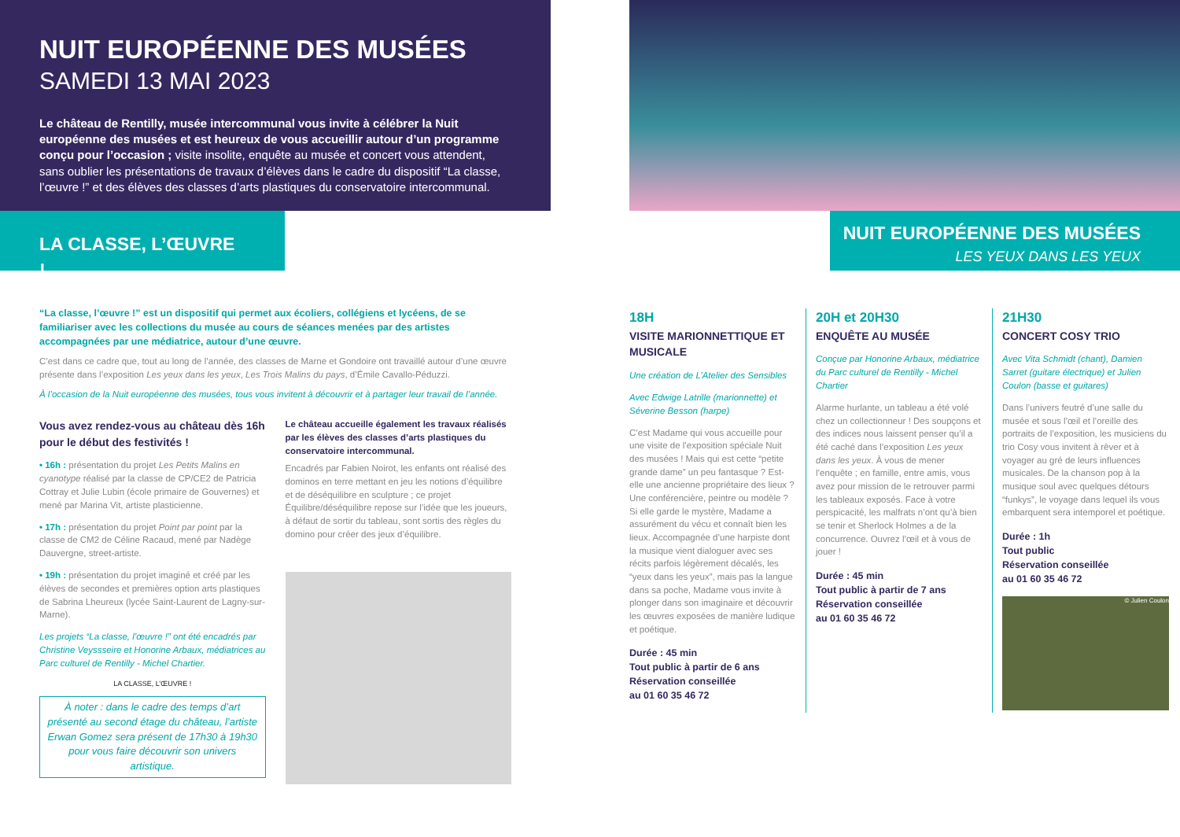NUIT EUROPÉENNE DES MUSÉES
SAMEDI 13 MAI 2023
Le château de Rentilly, musée intercommunal vous invite à célébrer la Nuit européenne des musées et est heureux de vous accueillir autour d’un programme conçu pour l’occasion ; visite insolite, enquête au musée et concert vous attendent, sans oublier les présentations de travaux d’élèves dans le cadre du dispositif “La classe, l’œuvre !” et des élèves des classes d’arts plastiques du conservatoire intercommunal.
LA CLASSE, L’ŒUVRE !
“La classe, l’œuvre !” est un dispositif qui permet aux écoliers, collégiens et lycéens, de se familiariser avec les collections du musée au cours de séances menées par des artistes accompagnées par une médiatrice, autour d’une œuvre.
C’est dans ce cadre que, tout au long de l’année, des classes de Marne et Gondoire ont travaillé autour d’une œuvre présente dans l’exposition Les yeux dans les yeux, Les Trois Malins du pays, d’Émile Cavallo-Péduzzi.
À l’occasion de la Nuit européenne des musées, tous vous invitent à découvrir et à partager leur travail de l’année.
Vous avez rendez-vous au château dès 16h pour le début des festivités !
• 16h : présentation du projet Les Petits Malins en cyanotype réalisé par la classe de CP/CE2 de Patricia Cottray et Julie Lubin (école primaire de Gouvernes) et mené par Marina Vit, artiste plasticienne.
• 17h : présentation du projet Point par point par la classe de CM2 de Céline Racaud, mené par Nadège Dauvergne, street-artiste.
• 19h : présentation du projet imaginé et créé par les élèves de secondes et premières option arts plastiques de Sabrina Lheureux (lycée Saint-Laurent de Lagny-sur-Marne).
Les projets “La classe, l’œuvre !” ont été encadrés par Christine Veyssseire et Honorine Arbaux, médiatrices au Parc culturel de Rentilly - Michel Chartier.
LA CLASSE, L’ŒUVRE !
À noter : dans le cadre des temps d’art présenté au second étage du château, l’artiste Erwan Gomez sera présent de 17h30 à 19h30 pour vous faire découvrir son univers artistique.
Le château accueille également les travaux réalisés par les élèves des classes d’arts plastiques du conservatoire intercommunal.
Encadrés par Fabien Noirot, les enfants ont réalisé des dominos en terre mettant en jeu les notions d’équilibre et de déséquilibre en sculpture ; ce projet Équilibre/déséquilibre repose sur l’idée que les joueurs, à défaut de sortir du tableau, sont sortis des règles du domino pour créer des jeux d’équilibre.
NUIT EUROPÉENNE DES MUSÉES
LES YEUX DANS LES YEUX
18H
VISITE MARIONNETTIQUE ET MUSICALE
Une création de L’Atelier des Sensibles
Avec Edwige Latrille (marionnette) et Séverine Besson (harpe)
C’est Madame qui vous accueille pour une visite de l’exposition spéciale Nuit des musées ! Mais qui est cette “petite grande dame” un peu fantasque ? Est-elle une ancienne propriétaire des lieux ? Une conférencière, peintre ou modèle ? Si elle garde le mystère, Madame a assurément du vécu et connaît bien les lieux. Accompagnée d’une harpiste dont la musique vient dialoguer avec ses récits parfois légèrement décalés, les “yeux dans les yeux”, mais pas la langue dans sa poche, Madame vous invite à plonger dans son imaginaire et découvrir les œuvres exposées de manière ludique et poétique.
Durée : 45 min
Tout public à partir de 6 ans
Réservation conseillée
au 01 60 35 46 72
20H et 20H30
ENQUÊTE AU MUSÉE
Conçue par Honorine Arbaux, médiatrice du Parc culturel de Rentilly - Michel Chartier
Alarme hurlante, un tableau a été volé chez un collectionneur ! Des soupçons et des indices nous laissent penser qu’il a été caché dans l’exposition Les yeux dans les yeux. À vous de mener l’enquête ; en famille, entre amis, vous avez pour mission de le retrouver parmi les tableaux exposés. Face à votre perspicacité, les malfrats n’ont qu’à bien se tenir et Sherlock Holmes a de la concurrence. Ouvrez l’œil et à vous de jouer !
Durée : 45 min
Tout public à partir de 7 ans
Réservation conseillée
au 01 60 35 46 72
21H30
CONCERT COSY TRIO
Avec Vita Schmidt (chant), Damien Sarret (guitare électrique) et Julien Coulon (basse et guitares)
Dans l’univers feutré d’une salle du musée et sous l’œil et l’oreille des portraits de l’exposition, les musiciens du trio Cosy vous invitent à rêver et à voyager au gré de leurs influences musicales. De la chanson pop à la musique soul avec quelques détours “funkys”, le voyage dans lequel ils vous embarquent sera intemporel et poétique.
Durée : 1h
Tout public
Réservation conseillée
au 01 60 35 46 72
© Julien Coulon